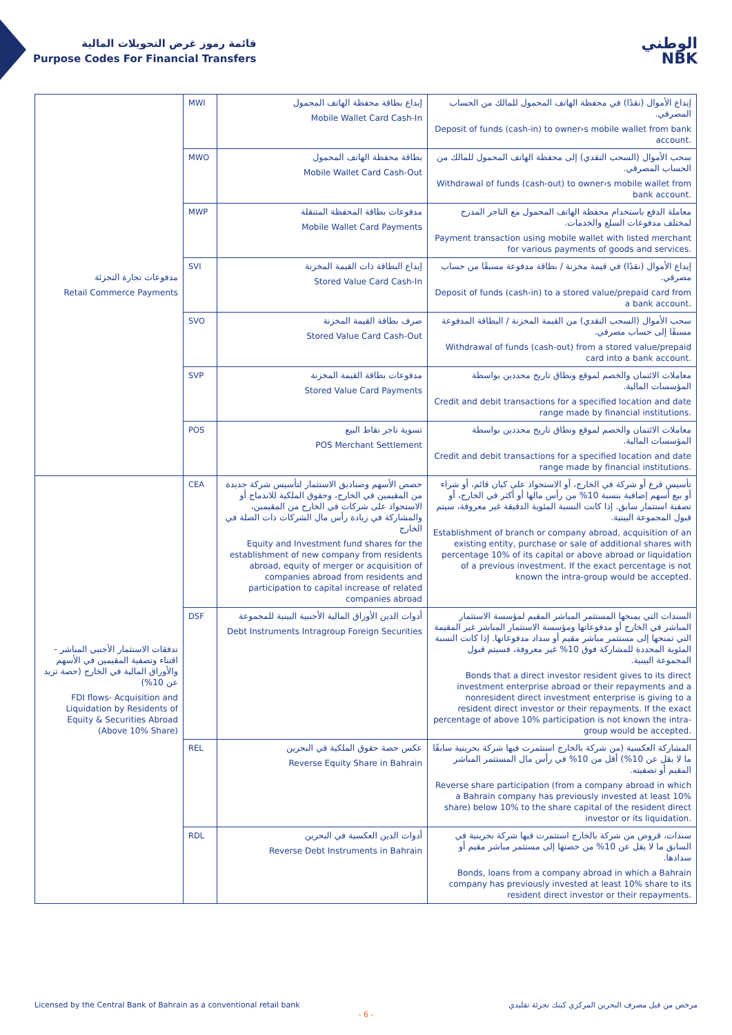قائمة رموز غرض التحويلات المالية
Purpose Codes For Financial Transfers
الوطني
NBK
| مدفوعات تجارة التجزئة Retail Commerce Payments | MWI | إيداع بطاقة محفظة الهاتف المحمول Mobile Wallet Card Cash-In | إيداع الأموال (نقدًا) في محفظة الهاتف المحمول للمالك من الحساب المصرفي. Deposit of funds (cash-in) to owner›s mobile wallet from bank account. |
| | MWO | بطاقة محفظة الهاتف المحمول Mobile Wallet Card Cash-Out | سحب الأموال (السحب النقدي) إلى محفظة الهاتف المحمول للمالك من الحساب المصرفي. Withdrawal of funds (cash-out) to owner›s mobile wallet from bank account. |
| | MWP | مدفوعات بطاقة المحفظة المتنقلة Mobile Wallet Card Payments | معاملة الدفع باستخدام محفظة الهاتف المحمول مع التاجر المدرج لمختلف مدفوعات السلع والخدمات. Payment transaction using mobile wallet with listed merchant for various payments of goods and services. |
| | SVI | إيداع البطاقة ذات القيمة المخزنة Stored Value Card Cash-In | إيداع الأموال (نقدًا) في قيمة مخزنة / بطاقة مدفوعة مسبقًا من حساب مصرفي. Deposit of funds (cash-in) to a stored value/prepaid card from a bank account. |
| | SVO | صرف بطاقة القيمة المخزنة Stored Value Card Cash-Out | سحب الأموال (السحب النقدي) من القيمة المخزنة / البطاقة المدفوعة مسبقًا إلى حساب مصرفي. Withdrawal of funds (cash-out) from a stored value/prepaid card into a bank account. |
| | SVP | مدفوعات بطاقة القيمة المخزنة Stored Value Card Payments | معاملات الائتمان والخصم لموقع ونطاق تاريخ محددين بواسطة المؤسسات المالية. Credit and debit transactions for a specified location and date range made by financial institutions. |
| | POS | تسوية تاجر نقاط البيع POS Merchant Settlement | معاملات الائتمان والخصم لموقع ونطاق تاريخ محددين بواسطة المؤسسات المالية. Credit and debit transactions for a specified location and date range made by financial institutions. |
| تدفقات الاستثمار الأجنبي المباشر - اقتناء وتصفية المقيمين في الأسهم والأوراق المالية في الخارج (حصة تزيد عن 10%) FDI flows- Acquisition and Liquidation by Residents of Equity & Securities Abroad (Above 10% Share) | CEA | حصص الأسهم وصناديق الاستثمار لتأسيس شركة جديدة من المقيمين في الخارج، وحقوق الملكية للاندماج أو الاستحواذ على شركات في الخارج من المقيمين، والمشاركة في زيادة رأس مال الشركات ذات الصلة في الخارج Equity and Investment fund shares for the establishment of new company from residents abroad, equity of merger or acquisition of companies abroad from residents and participation to capital increase of related companies abroad | تأسيس فرع أو شركة في الخارج، أو الاستحواذ على كيان قائم، أو شراء أو بيع أسهم إضافية بنسبة 10% من رأس مالها أو أكثر في الخارج، أو تصفية استثمار سابق. إذا كانت النسبة المئوية الدقيقة غير معروفة، سيتم قبول المجموعة البينية. Establishment of branch or company abroad, acquisition of an existing entity, purchase or sale of additional shares with percentage 10% of its capital or above abroad or liquidation of a previous investment. If the exact percentage is not known the intra-group would be accepted. |
| | DSF | أدوات الدين الأوراق المالية الأجنبية البينية للمجموعة Debt Instruments Intragroup Foreign Securities | السندات التي يمنحها المستثمر المباشر المقيم لمؤسسة الاستثمار المباشر في الخارج أو مدفوعاتها ومؤسسة الاستثمار المباشر غير المقيمة التي تمنحها إلى مستثمر مباشر مقيم أو سداد مدفوعاتها. إذا كانت النسبة المئوية المحددة للمشاركة فوق 10% غير معروفة، فسيتم قبول المجموعة البينية. Bonds that a direct investor resident gives to its direct investment enterprise abroad or their repayments and a nonresident direct investment enterprise is giving to a resident direct investor or their repayments. If the exact percentage of above 10% participation is not known the intra-group would be accepted. |
| | REL | عكس حصة حقوق الملكية في البحرين Reverse Equity Share in Bahrain | المشاركة العكسية (من شركة بالخارج استثمرت فيها شركة بحرينية سابقًا ما لا يقل عن 10%) أقل من 10% في رأس مال المستثمر المباشر المقيم أو تصفيته. Reverse share participation (from a company abroad in which a Bahrain company has previously invested at least 10% share) below 10% to the share capital of the resident direct investor or its liquidation. |
| | RDL | أدوات الدين العكسية في البحرين Reverse Debt Instruments in Bahrain | سندات، قروض من شركة بالخارج استثمرت فيها شركة بحرينية في السابق ما لا يقل عن 10% من حصتها إلى مستثمر مباشر مقيم أو سدادها. Bonds, loans from a company abroad in which a Bahrain company has previously invested at least 10% share to its resident direct investor or their repayments. |
Licensed by the Central Bank of Bahrain as a conventional retail bank مرخص من قبل مصرف البحرين المركزي كبنك تجزئة تقليدي
- 6 -